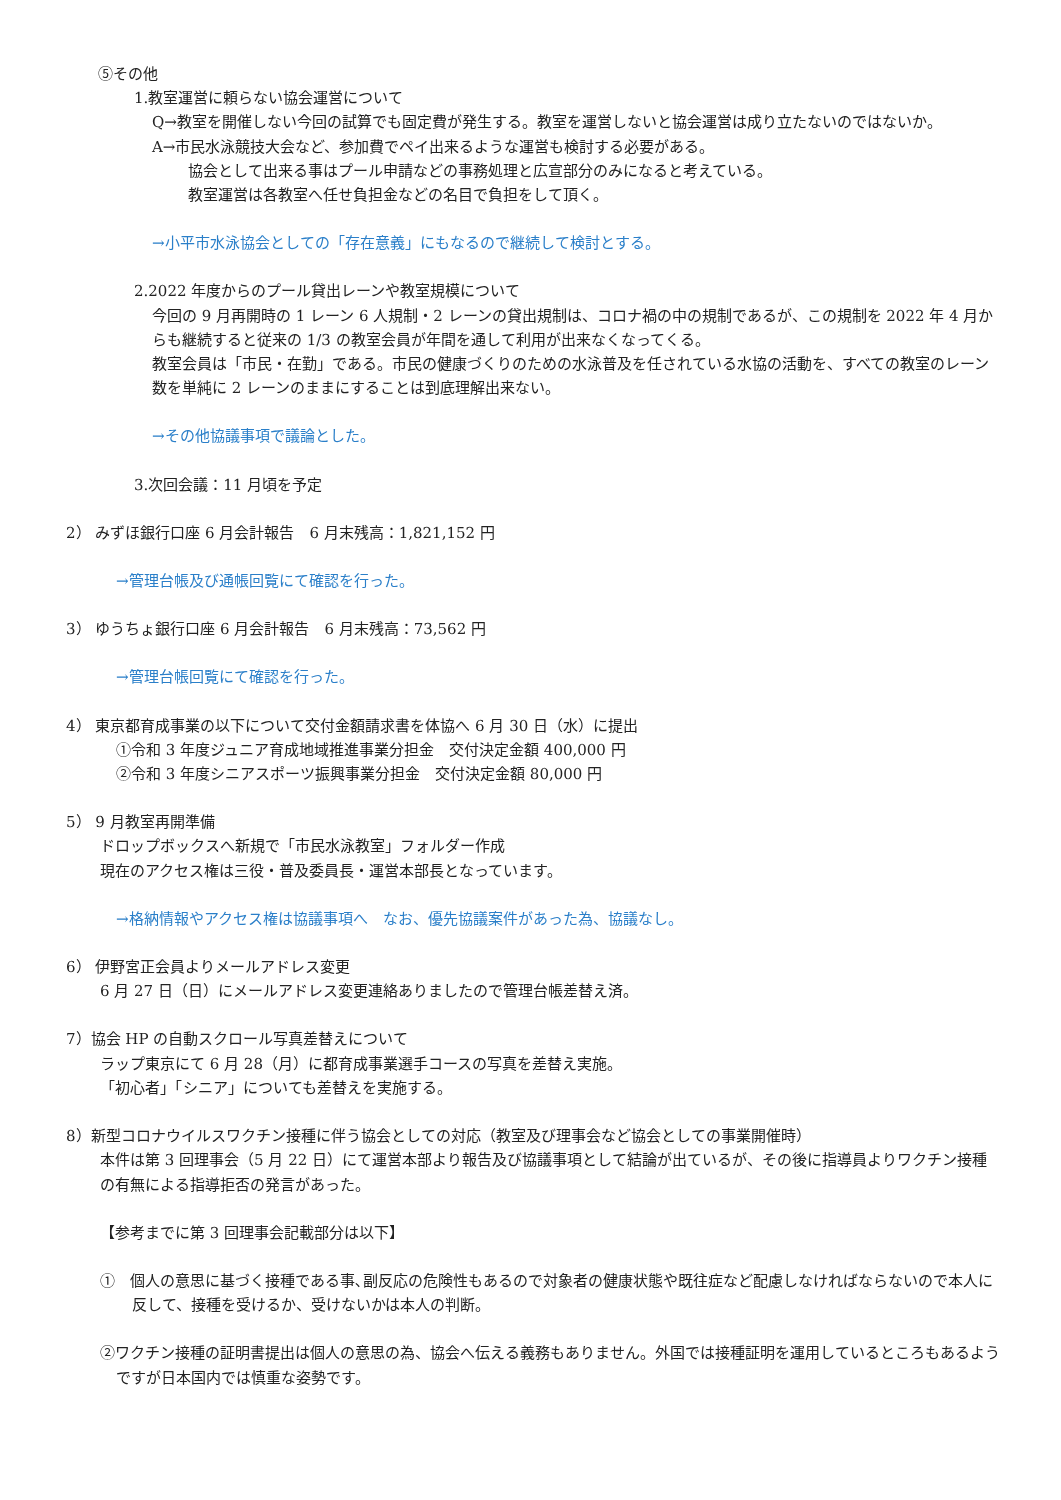⑤その他
1.教室運営に頼らない協会運営について
Q→教室を開催しない今回の試算でも固定費が発生する。教室を運営しないと協会運営は成り立たないのではないか。
A→市民水泳競技大会など、参加費でペイ出来るような運営も検討する必要がある。
協会として出来る事はプール申請などの事務処理と広宣部分のみになると考えている。
教室運営は各教室へ任せ負担金などの名目で負担をして頂く。
→小平市水泳協会としての「存在意義」にもなるので継続して検討とする。
2.2022 年度からのプール貸出レーンや教室規模について
今回の 9 月再開時の 1 レーン 6 人規制・2 レーンの貸出規制は、コロナ禍の中の規制であるが、この規制を 2022 年 4 月からも継続すると従来の 1/3 の教室会員が年間を通して利用が出来なくなってくる。
教室会員は「市民・在勤」である。市民の健康づくりのための水泳普及を任されている水協の活動を、すべての教室のレーン数を単純に 2 レーンのままにすることは到底理解出来ない。
→その他協議事項で議論とした。
3.次回会議：11 月頃を予定
2） みずほ銀行口座 6 月会計報告　6 月末残高：1,821,152 円
→管理台帳及び通帳回覧にて確認を行った。
3） ゆうちょ銀行口座 6 月会計報告　6 月末残高：73,562 円
→管理台帳回覧にて確認を行った。
4） 東京都育成事業の以下について交付金額請求書を体協へ 6 月 30 日（水）に提出
①令和 3 年度ジュニア育成地域推進事業分担金　交付決定金額 400,000 円
②令和 3 年度シニアスポーツ振興事業分担金　交付決定金額 80,000 円
5） 9 月教室再開準備
ドロップボックスへ新規で「市民水泳教室」フォルダー作成
現在のアクセス権は三役・普及委員長・運営本部長となっています。
→格納情報やアクセス権は協議事項へ　なお、優先協議案件があった為、協議なし。
6） 伊野宮正会員よりメールアドレス変更
6 月 27 日（日）にメールアドレス変更連絡ありましたので管理台帳差替え済。
7）協会 HP の自動スクロール写真差替えについて
ラップ東京にて 6 月 28（月）に都育成事業選手コースの写真を差替え実施。
「初心者」「シニア」についても差替えを実施する。
8）新型コロナウイルスワクチン接種に伴う協会としての対応（教室及び理事会など協会としての事業開催時）
本件は第 3 回理事会（5 月 22 日）にて運営本部より報告及び協議事項として結論が出ているが、その後に指導員よりワクチン接種の有無による指導拒否の発言があった。
【参考までに第 3 回理事会記載部分は以下】
①　個人の意思に基づく接種である事､副反応の危険性もあるので対象者の健康状態や既往症など配慮しなければならないので本人に反して、接種を受けるか、受けないかは本人の判断。
②ワクチン接種の証明書提出は個人の意思の為、協会へ伝える義務もありません。外国では接種証明を運用しているところもあるようですが日本国内では慎重な姿勢です。